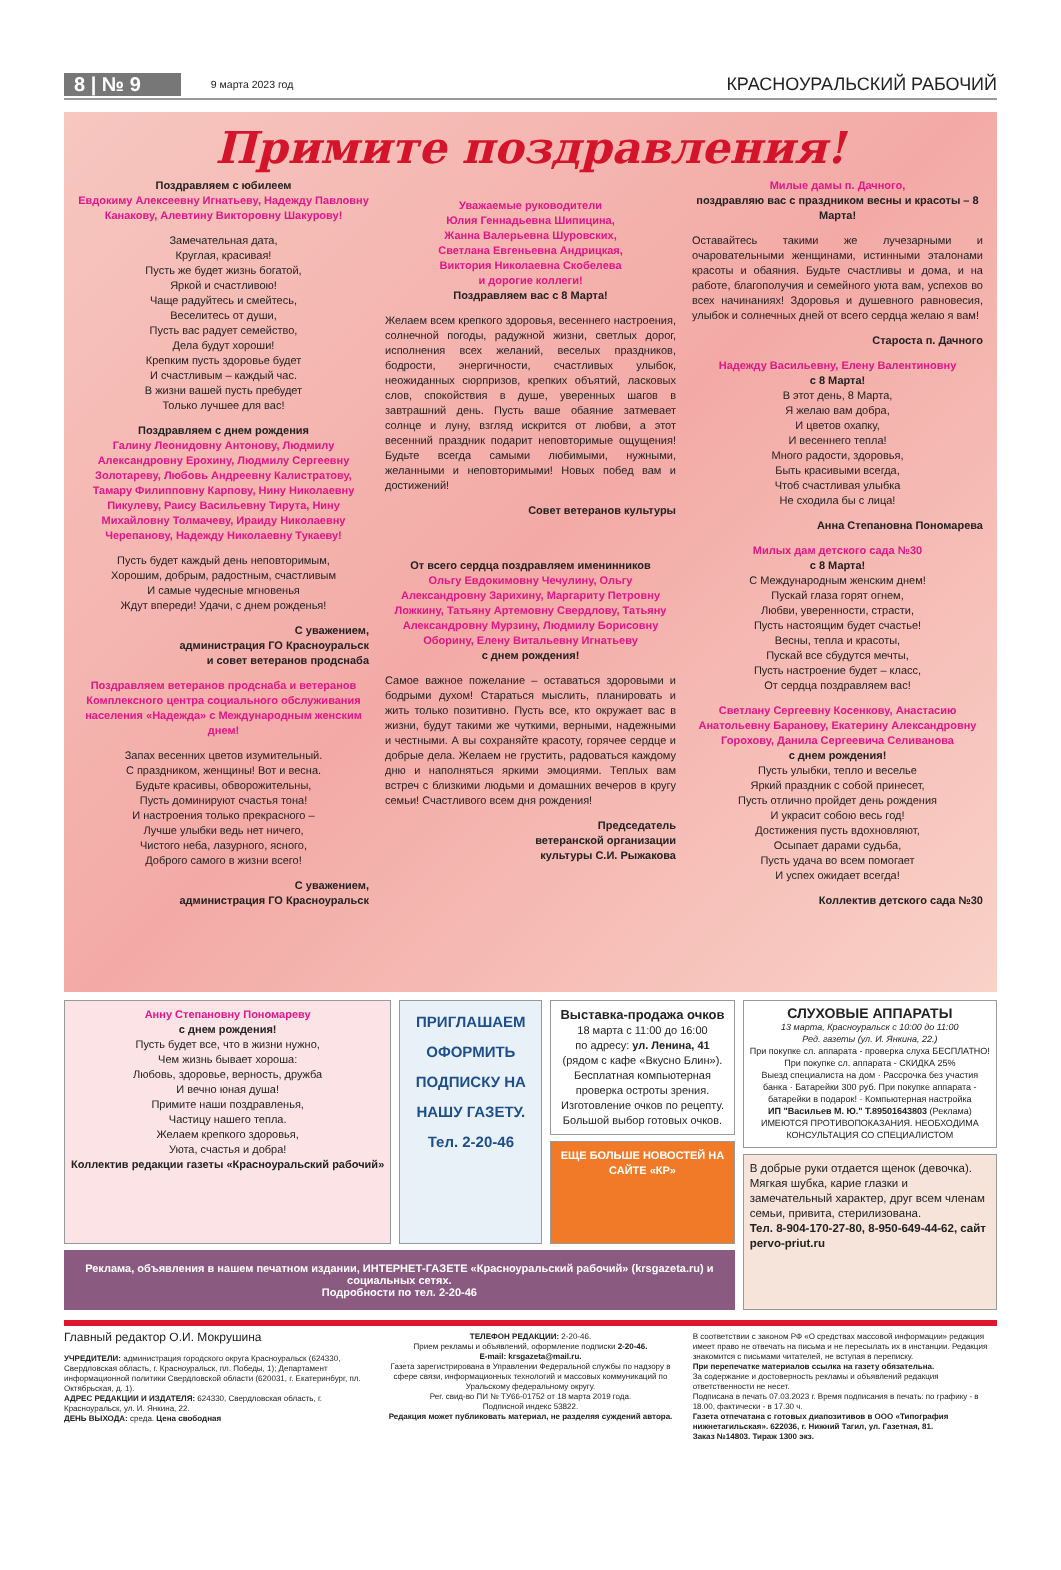8 | № 9 9 марта 2023 год КРАСНОУРАЛЬСКИЙ РАБОЧИЙ
Примите поздравления!
Поздравляем с юбилеем
Евдокиму Алексеевну Игнатьеву, Надежду Павловну Канакову, Алевтину Викторовну Шакурову!
Замечательная дата,
Круглая, красивая!
Пусть же будет жизнь богатой,
Яркой и счастливою!
Чаще радуйтесь и смейтесь,
Веселитесь от души,
Пусть вас радует семейство,
Дела будут хороши!
Крепким пусть здоровье будет
И счастливым – каждый час.
В жизни вашей пусть пребудет
Только лучшее для вас!
Поздравляем с днем рождения
Галину Леонидовну Антонову, Людмилу Александровну Ерохину, Людмилу Сергеевну Золотареву, Любовь Андреевну Калистратову, Тамару Филипповну Карпову, Нину Николаевну Пикулеву, Раису Васильевну Тирута, Нину Михайловну Толмачеву, Ираиду Николаевну Черепанову, Надежду Николаевну Тукаеву!
Пусть будет каждый день неповторимым,
Хорошим, добрым, радостным, счастливым
И самые чудесные мгновенья
Ждут впереди! Удачи, с днем рожденья!
С уважением,
администрация ГО Красноуральск
и совет ветеранов продснаба
Поздравляем ветеранов продснаба и ветеранов Комплексного центра социального обслуживания населения «Надежда» с Международным женским днем!
Запах весенних цветов изумительный.
С праздником, женщины! Вот и весна.
Будьте красивы, обворожительны,
Пусть доминируют счастья тона!
И настроения только прекрасного –
Лучше улыбки ведь нет ничего,
Чистого неба, лазурного, ясного,
Доброго самого в жизни всего!
С уважением,
администрация ГО Красноуральск
Уважаемые руководители
Юлия Геннадьевна Шипицина,
Жанна Валерьевна Шуровских,
Светлана Евгеньевна Андрицкая,
Виктория Николаевна Скобелева
и дорогие коллеги!
Поздравляем вас с 8 Марта!
Желаем всем крепкого здоровья, весеннего настроения, солнечной погоды, радужной жизни, светлых дорог, исполнения всех желаний, веселых праздников, бодрости, энергичности, счастливых улыбок, неожиданных сюрпризов, крепких объятий, ласковых слов, спокойствия в душе, уверенных шагов в завтрашний день. Пусть ваше обаяние затмевает солнце и луну, взгляд искрится от любви, а этот весенний праздник подарит неповторимые ощущения! Будьте всегда самыми любимыми, нужными, желанными и неповторимыми! Новых побед вам и достижений!
Совет ветеранов культуры
От всего сердца поздравляем именинников
Ольгу Евдокимовну Чечулину, Ольгу Александровну Зарихину, Маргариту Петровну Ложкину, Татьяну Артемовну Свердлову, Татьяну Александровну Мурзину, Людмилу Борисовну Оборину, Елену Витальевну Игнатьеву
с днем рождения!
Самое важное пожелание – оставаться здоровыми и бодрыми духом! Стараться мыслить, планировать и жить только позитивно. Пусть все, кто окружает вас в жизни, будут такими же чуткими, верными, надежными и честными. А вы сохраняйте красоту, горячее сердце и добрые дела. Желаем не грустить, радоваться каждому дню и наполняться яркими эмоциями. Теплых вам встреч с близкими людьми и домашних вечеров в кругу семьи! Счастливого всем дня рождения!
Председатель
ветеранской организации
культуры С.И. Рыжакова
Милые дамы п. Дачного,
поздравляю вас с праздником весны и красоты – 8 Марта!
Оставайтесь такими же лучезарными и очаровательными женщинами, истинными эталонами красоты и обаяния. Будьте счастливы и дома, и на работе, благополучия и семейного уюта вам, успехов во всех начинаниях! Здоровья и душевного равновесия, улыбок и солнечных дней от всего сердца желаю я вам!
Староста п. Дачного
Надежду Васильевну, Елену Валентиновну
с 8 Марта!
В этот день, 8 Марта,
Я желаю вам добра,
И цветов охапку,
И весеннего тепла!
Много радости, здоровья,
Быть красивыми всегда,
Чтоб счастливая улыбка
Не сходила бы с лица!
Анна Степановна Пономарева
Милых дам детского сада №30
с 8 Марта!
С Международным женским днем!
Пускай глаза горят огнем,
Любви, уверенности, страсти,
Пусть настоящим будет счастье!
Весны, тепла и красоты,
Пускай все сбудутся мечты,
Пусть настроение будет – класс,
От сердца поздравляем вас!
Светлану Сергеевну Косенкову, Анастасию Анатольевну Баранову, Екатерину Александровну Горохову, Данила Сергеевича Селиванова
с днем рождения!
Пусть улыбки, тепло и веселье
Яркий праздник с собой принесет,
Пусть отлично пройдет день рождения
И украсит собою весь год!
Достижения пусть вдохновляют,
Осыпает дарами судьба,
Пусть удача во всем помогает
И успех ожидает всегда!
Коллектив детского сада №30
Анну Степановну Пономареву
с днем рождения!
Пусть будет все, что в жизни нужно,
Чем жизнь бывает хороша:
Любовь, здоровье, верность, дружба
И вечно юная душа!
Примите наши поздравленья,
Частицу нашего тепла.
Желаем крепкого здоровья,
Уюта, счастья и добра!
Коллектив редакции газеты «Красноуральский рабочий»
ПРИГЛАШАЕМ ОФОРМИТЬ ПОДПИСКУ НА НАШУ ГАЗЕТУ.
Тел. 2-20-46
Выставка-продажа очков
18 марта с 11:00 до 16:00
по адресу: ул. Ленина, 41 (рядом с кафе «Вкусно Блин»).
Бесплатная компьютерная проверка остроты зрения.
Изготовление очков по рецепту.
Большой выбор готовых очков.
ЕЩЕ БОЛЬШЕ НОВОСТЕЙ НА САЙТЕ «КР»
Реклама, объявления в нашем печатном издании, ИНТЕРНЕТ-ГАЗЕТЕ «Красноуральский рабочий» (krsgazeta.ru) и социальных сетях.
Подробности по тел. 2-20-46
СЛУХОВЫЕ АППАРАТЫ
13 марта, Красноуральск с 10:00 до 11:00
Ред. газеты (ул. И. Янкина, 22.)
При покупке сл. аппарата - проверка слуха БЕСПЛАТНО!
При покупке сл. аппарата - СКИДКА 25%
Выезд специалиста на дом · Рассрочка без участия банка · Батарейки 300 руб. При покупке аппарата - батарейки в подарок! · Компьютерная настройка
ИП "Васильев М. Ю." Т.89501643803 (Реклама)
ИМЕЮТСЯ ПРОТИВОПОКАЗАНИЯ. НЕОБХОДИМА КОНСУЛЬТАЦИЯ СО СПЕЦИАЛИСТОМ
В добрые руки отдается щенок (девочка). Мягкая шубка, карие глазки и замечательный характер, друг всем членам семьи, привита, стерилизована.
Тел. 8-904-170-27-80, 8-950-649-44-62, сайт pervo-priut.ru
Главный редактор О.И. Мокрушина
УЧРЕДИТЕЛИ: администрация городского округа Красноуральск (624330, Свердловская область, г. Красноуральск, пл. Победы, 1); Департамент информационной политики Свердловской области (620031, г. Екатеринбург, пл. Октябрьская, д. 1).
АДРЕС РЕДАКЦИИ И ИЗДАТЕЛЯ: 624330, Свердловская область, г. Красноуральск, ул. И. Янкина, 22.
ДЕНЬ ВЫХОДА: среда. Цена свободная
ТЕЛЕФОН РЕДАКЦИИ: 2-20-46.
Прием рекламы и объявлений, оформление подписки 2-20-46.
E-mail: krsgazeta@mail.ru.
Газета зарегистрирована в Управлении Федеральной службы по надзору в сфере связи, информационных технологий и массовых коммуникаций по Уральскому федеральному округу.
Рег. свид-во ПИ № ТУ66-01752 от 18 марта 2019 года.
Подписной индекс 53822.
Редакция может публиковать материал, не разделяя суждений автора.
В соответствии с законом РФ «О средствах массовой информации» редакция имеет право не отвечать на письма и не пересылать их в инстанции. Редакция знакомится с письмами читателей, не вступая в переписку.
При перепечатке материалов ссылка на газету обязательна.
За содержание и достоверность рекламы и объявлений редакция ответственности не несет.
Подписана в печать 07.03.2023 г. Время подписания в печать: по графику - в 18.00, фактически - в 17.30 ч.
Газета отпечатана с готовых диапозитивов в ООО «Типография нижнетагильская». 622036, г. Нижний Тагил, ул. Газетная, 81.
Заказ №14803. Тираж 1300 экз.